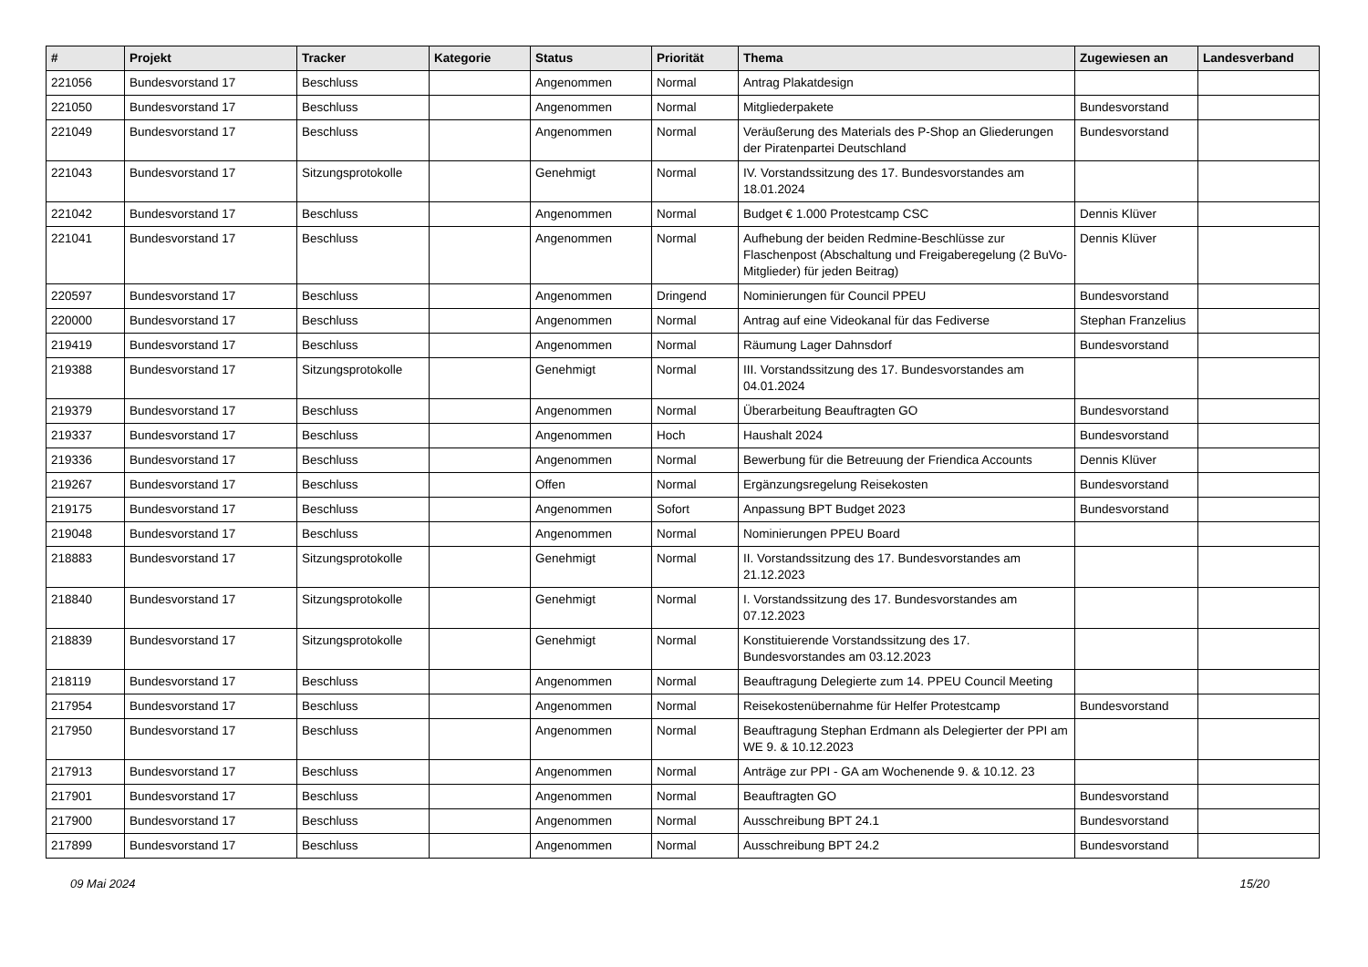| # | Projekt | Tracker | Kategorie | Status | Priorität | Thema | Zugewiesen an | Landesverband |
| --- | --- | --- | --- | --- | --- | --- | --- | --- |
| 221056 | Bundesvorstand 17 | Beschluss | | Angenommen | Normal | Antrag Plakatdesign | | |
| 221050 | Bundesvorstand 17 | Beschluss | | Angenommen | Normal | Mitgliederpakete | Bundesvorstand | |
| 221049 | Bundesvorstand 17 | Beschluss | | Angenommen | Normal | Veräußerung des Materials des P-Shop an Gliederungen der Piratenpartei Deutschland | Bundesvorstand | |
| 221043 | Bundesvorstand 17 | Sitzungsprotokolle | | Genehmigt | Normal | IV. Vorstandssitzung des 17. Bundesvorstandes am 18.01.2024 | | |
| 221042 | Bundesvorstand 17 | Beschluss | | Angenommen | Normal | Budget € 1.000 Protestcamp CSC | Dennis Klüver | |
| 221041 | Bundesvorstand 17 | Beschluss | | Angenommen | Normal | Aufhebung der beiden Redmine-Beschlüsse zur Flaschenpost (Abschaltung und Freigaberegelung (2 BuVo-Mitglieder) für jeden Beitrag) | Dennis Klüver | |
| 220597 | Bundesvorstand 17 | Beschluss | | Angenommen | Dringend | Nominierungen für Council PPEU | Bundesvorstand | |
| 220000 | Bundesvorstand 17 | Beschluss | | Angenommen | Normal | Antrag auf eine Videokanal für das Fediverse | Stephan Franzelius | |
| 219419 | Bundesvorstand 17 | Beschluss | | Angenommen | Normal | Räumung Lager Dahnsdorf | Bundesvorstand | |
| 219388 | Bundesvorstand 17 | Sitzungsprotokolle | | Genehmigt | Normal | III. Vorstandssitzung des 17. Bundesvorstandes am 04.01.2024 | | |
| 219379 | Bundesvorstand 17 | Beschluss | | Angenommen | Normal | Überarbeitung Beauftragten GO | Bundesvorstand | |
| 219337 | Bundesvorstand 17 | Beschluss | | Angenommen | Hoch | Haushalt 2024 | Bundesvorstand | |
| 219336 | Bundesvorstand 17 | Beschluss | | Angenommen | Normal | Bewerbung für die Betreuung der Friendica Accounts | Dennis Klüver | |
| 219267 | Bundesvorstand 17 | Beschluss | | Offen | Normal | Ergänzungsregelung Reisekosten | Bundesvorstand | |
| 219175 | Bundesvorstand 17 | Beschluss | | Angenommen | Sofort | Anpassung BPT Budget 2023 | Bundesvorstand | |
| 219048 | Bundesvorstand 17 | Beschluss | | Angenommen | Normal | Nominierungen PPEU Board | | |
| 218883 | Bundesvorstand 17 | Sitzungsprotokolle | | Genehmigt | Normal | II. Vorstandssitzung des 17. Bundesvorstandes am 21.12.2023 | | |
| 218840 | Bundesvorstand 17 | Sitzungsprotokolle | | Genehmigt | Normal | I. Vorstandssitzung des 17. Bundesvorstandes am 07.12.2023 | | |
| 218839 | Bundesvorstand 17 | Sitzungsprotokolle | | Genehmigt | Normal | Konstituierende Vorstandssitzung des 17. Bundesvorstandes am 03.12.2023 | | |
| 218119 | Bundesvorstand 17 | Beschluss | | Angenommen | Normal | Beauftragung Delegierte zum 14. PPEU Council Meeting | | |
| 217954 | Bundesvorstand 17 | Beschluss | | Angenommen | Normal | Reisekostenübernahme für Helfer Protestcamp | Bundesvorstand | |
| 217950 | Bundesvorstand 17 | Beschluss | | Angenommen | Normal | Beauftragung Stephan Erdmann als Delegierter der PPI am WE 9. & 10.12.2023 | | |
| 217913 | Bundesvorstand 17 | Beschluss | | Angenommen | Normal | Anträge zur PPI - GA am Wochenende 9. & 10.12. 23 | | |
| 217901 | Bundesvorstand 17 | Beschluss | | Angenommen | Normal | Beauftragten GO | Bundesvorstand | |
| 217900 | Bundesvorstand 17 | Beschluss | | Angenommen | Normal | Ausschreibung BPT 24.1 | Bundesvorstand | |
| 217899 | Bundesvorstand 17 | Beschluss | | Angenommen | Normal | Ausschreibung BPT 24.2 | Bundesvorstand | |
09 Mai 2024 15/20